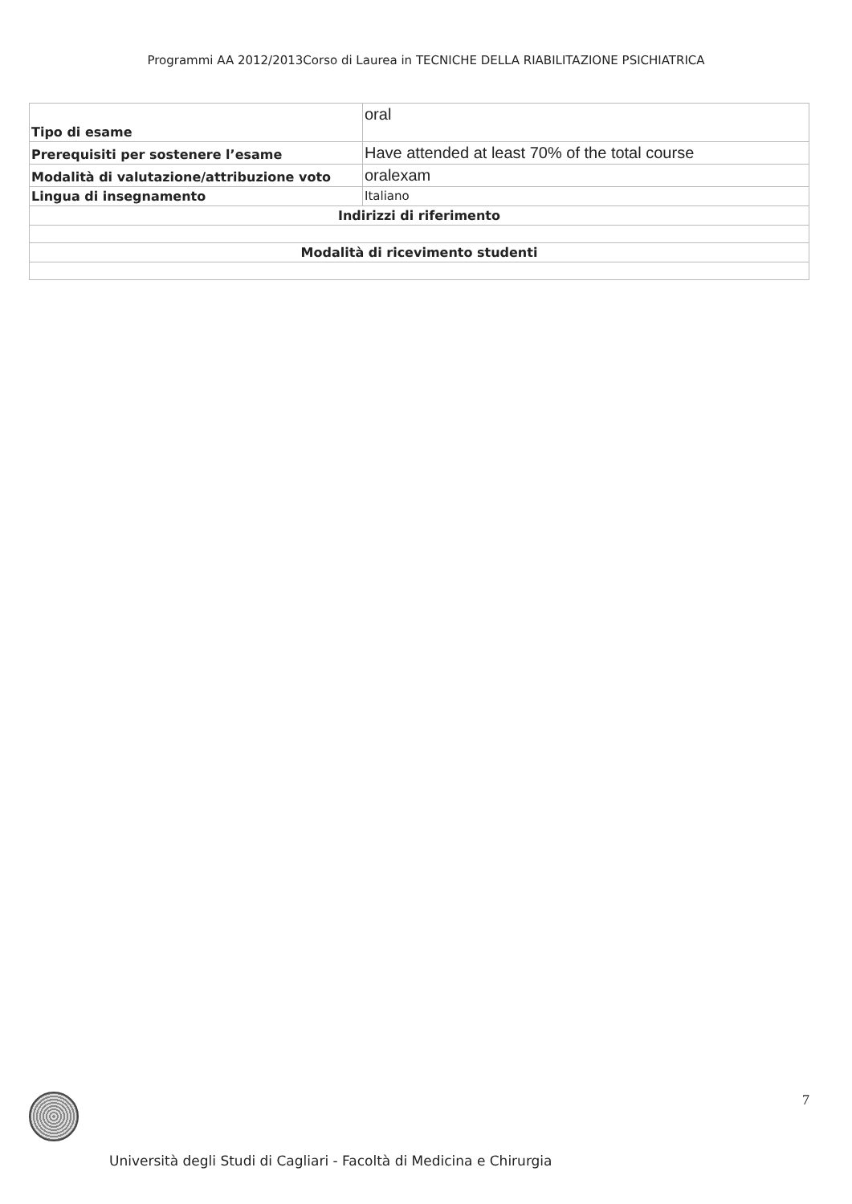Programmi AA 2012/2013Corso di Laurea in TECNICHE DELLA RIABILITAZIONE PSICHIATRICA
| Tipo di esame | oral |
| Prerequisiti per sostenere l’esame | Have attended at least 70% of the total course |
| Modalità di valutazione/attribuzione voto | oralexam |
| Lingua di insegnamento | Italiano |
| Indirizzi di riferimento | |
| Modalità di ricevimento studenti | |
7
Università degli Studi di Cagliari - Facoltà di Medicina e Chirurgia